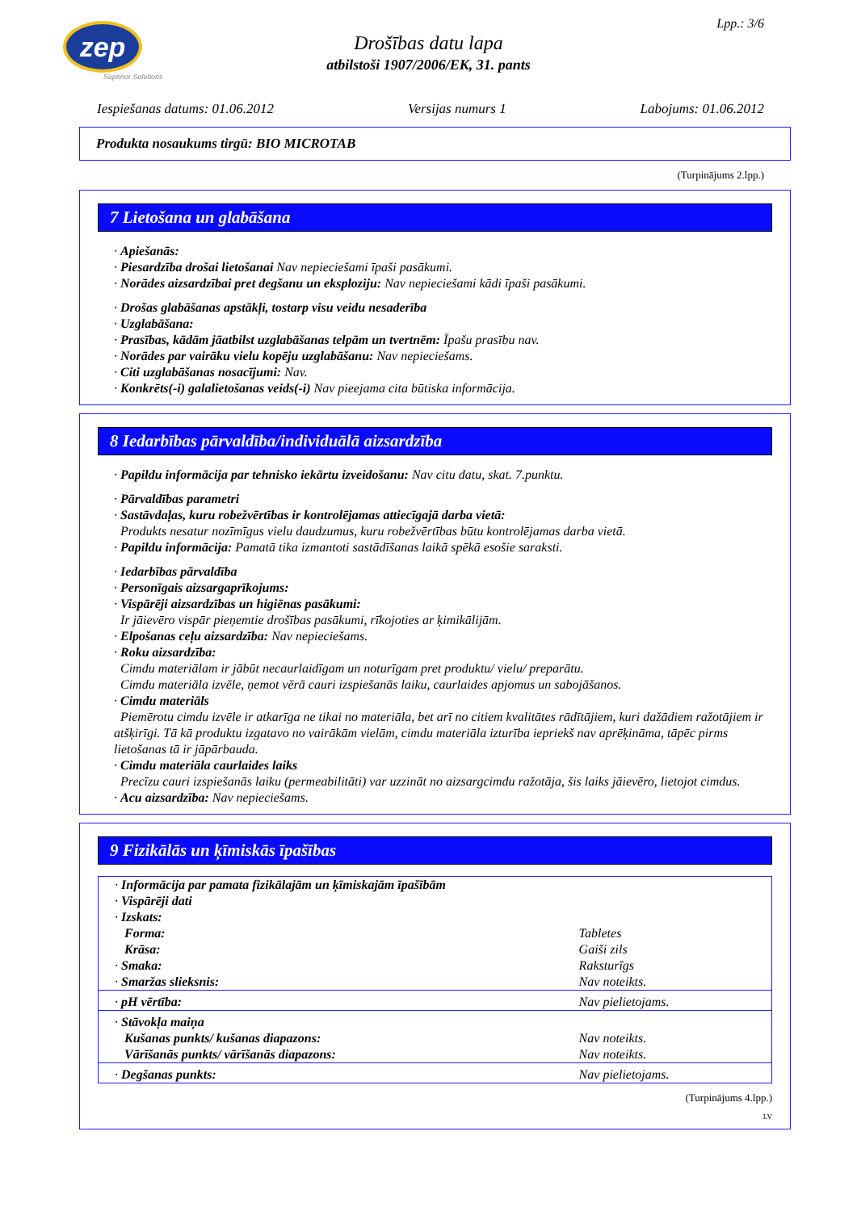zep
Superior Solutions
Lpp.: 3/6
Drošības datu lapa
atbilstoši 1907/2006/EK, 31. pants
Iespiešanas datums: 01.06.2012 Versijas numurs 1 Labojums: 01.06.2012
Produkta nosaukums tirgū: BIO MICROTAB
(Turpinājums 2.lpp.)
7 Lietošana un glabāšana
· Apiešanās:
· Piesardzība drošai lietošanai Nav nepieciešami īpaši pasākumi.
· Norādes aizsardzībai pret degšanu un eksploziju: Nav nepieciešami kādi īpaši pasākumi.
· Drošas glabāšanas apstākļi, tostarp visu veidu nesaderība
· Uzglabāšana:
· Prasības, kādām jāatbilst uzglabāšanas telpām un tvertnēm: Īpašu prasību nav.
· Norādes par vairāku vielu kopēju uzglabāšanu: Nav nepieciešams.
· Citi uzglabāšanas nosacījumi: Nav.
· Konkrēts(-i) galalietošanas veids(-i) Nav pieejama cita būtiska informācija.
8 Iedarbības pārvaldība/individuālā aizsardzība
· Papildu informācija par tehnisko iekārtu izveidošanu: Nav citu datu, skat. 7.punktu.
· Pārvaldības parametri
· Sastāvdaļas, kuru robežvērtības ir kontrolējamas attiecīgajā darba vietā:
Produkts nesatur nozīmīgus vielu daudzumus, kuru robežvērtības būtu kontrolējamas darba vietā.
· Papildu informācija: Pamatā tika izmantoti sastādīšanas laikā spēkā esošie saraksti.
· Iedarbības pārvaldība
· Personīgais aizsargaprīkojums:
· Vispārēji aizsardzības un higiēnas pasākumi:
Ir jāievēro vispār pieņemtie drošības pasākumi, rīkojoties ar ķimikālijām.
· Elpošanas ceļu aizsardzība: Nav nepieciešams.
· Roku aizsardzība:
Cimdu materiālam ir jābūt necaurlaidīgam un noturīgam pret produktu/ vielu/ preparātu.
Cimdu materiāla izvēle, ņemot vērā cauri izspiešanās laiku, caurlaides apjomus un sabojāšanos.
· Cimdu materiāls
Piemērotu cimdu izvēle ir atkarīga ne tikai no materiāla, bet arī no citiem kvalitātes rādītājiem, kuri dažādiem ražotājiem ir atšķirīgi. Tā kā produktu izgatavo no vairākām vielām, cimdu materiāla izturība iepriekš nav aprēķināma, tāpēc pirms lietošanas tā ir jāpārbauda.
· Cimdu materiāla caurlaides laiks
Precīzu cauri izspiešanās laiku (permeabilitāti) var uzzināt no aizsargcimdu ražotāja, šis laiks jāievēro, lietojot cimdus.
· Acu aizsardzība: Nav nepieciešams.
9 Fizikālās un ķīmiskās īpašības
| · Informācija par pamata fizikālajām un ķīmiskajām īpašībām | |
| · Vispārēji dati | |
| · Izskats: | |
| Forma: | Tabletes |
| Krāsa: | Gaiši zils |
| · Smaka: | Raksturīgs |
| · Smaržas slieksnis: | Nav noteikts. |
| · pH vērtība: | Nav pielietojams. |
| · Stāvokļa maiņa | |
| Kušanas punkts/ kušanas diapazons: | Nav noteikts. |
| Vārīšanās punkts/ vārīšanās diapazons: | Nav noteikts. |
| · Degšanas punkts: | Nav pielietojams. |
(Turpinājums 4.lpp.)
LV